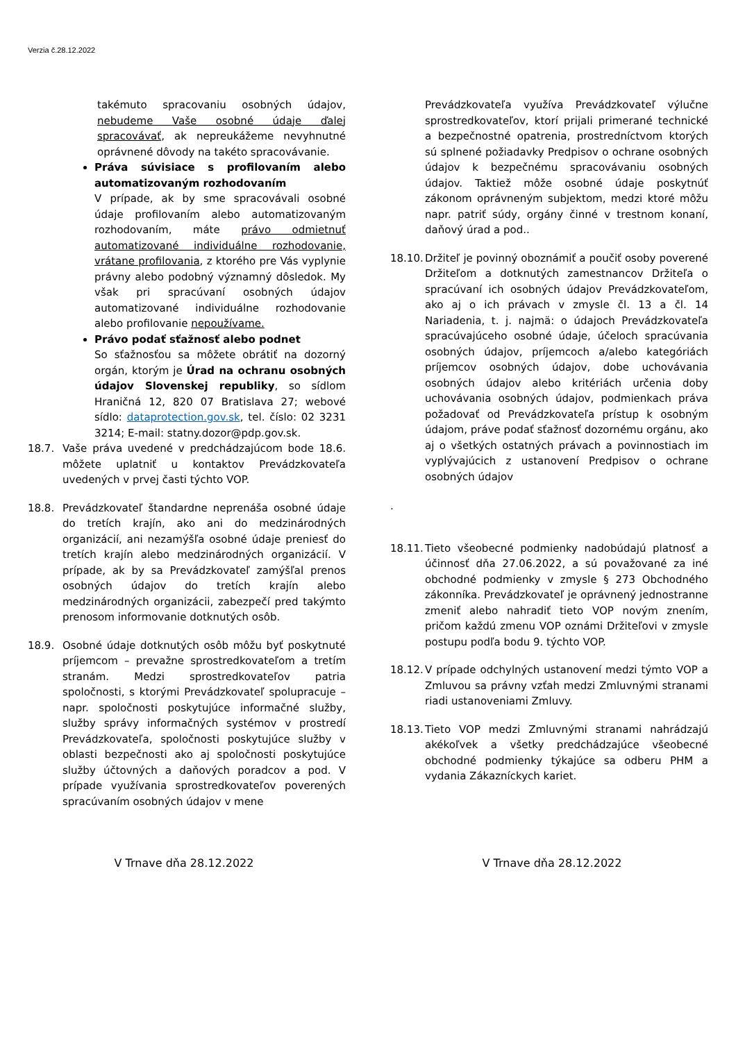Verzia č.28.12.2022
takémuto spracovaniu osobných údajov, nebudeme Vaše osobné údaje ďalej spracovávať, ak nepreukážeme nevyhnutné oprávnené dôvody na takéto spracovávanie.
Práva súvisiace s profilovaním alebo automatizovaným rozhodovaním
V prípade, ak by sme spracovávali osobné údaje profilovaním alebo automatizovaným rozhodovaním, máte právo odmietnuť automatizované individuálne rozhodovanie, vrátane profilovania, z ktorého pre Vás vyplynie právny alebo podobný významný dôsledok. My však pri spracúvaní osobných údajov automatizované individuálne rozhodovanie alebo profilovanie nepoužívame.
Právo podať sťažnosť alebo podnet
So sťažnosťou sa môžete obrátiť na dozorný orgán, ktorým je Úrad na ochranu osobných údajov Slovenskej republiky, so sídlom Hraničná 12, 820 07 Bratislava 27; webové sídlo: dataprotection.gov.sk, tel. číslo: 02 3231 3214; E-mail: statny.dozor@pdp.gov.sk.
18.7. Vaše práva uvedené v predchádzajúcom bode 18.6. môžete uplatniť u kontaktov Prevádzkovateľa uvedených v prvej časti týchto VOP.
18.8. Prevádzkovateľ štandardne neprenáša osobné údaje do tretích krajín, ako ani do medzinárodných organizácií, ani nezamýšľa osobné údaje preniesť do tretích krajín alebo medzinárodných organizácií. V prípade, ak by sa Prevádzkovateľ zamýšľal prenos osobných údajov do tretích krajín alebo medzinárodných organizácii, zabezpečí pred takýmto prenosom informovanie dotknutých osôb.
18.9. Osobné údaje dotknutých osôb môžu byť poskytnuté príjemcom – prevažne sprostredkovateľom a tretím stranám. Medzi sprostredkovateľov patria spoločnosti, s ktorými Prevádzkovateľ spolupracuje – napr. spoločnosti poskytujúce informačné služby, služby správy informačných systémov v prostredí Prevádzkovateľa, spoločnosti poskytujúce služby v oblasti bezpečnosti ako aj spoločnosti poskytujúce služby účtovných a daňových poradcov a pod. V prípade využívania sprostredkovateľov poverených spracúvaním osobných údajov v mene
Prevádzkovateľa využíva Prevádzkovateľ výlučne sprostredkovateľov, ktorí prijali primerané technické a bezpečnostné opatrenia, prostredníctvom ktorých sú splnené požiadavky Predpisov o ochrane osobných údajov k bezpečnému spracovávaniu osobných údajov. Taktiež môže osobné údaje poskytnúť zákonom oprávneným subjektom, medzi ktoré môžu napr. patriť súdy, orgány činné v trestnom konaní, daňový úrad a pod..
18.10.
Držiteľ je povinný oboznámiť a poučiť osoby poverené Držiteľom a dotknutých zamestnancov Držiteľa o spracúvaní ich osobných údajov Prevádzkovateľom, ako aj o ich právach v zmysle čl. 13 a čl. 14 Nariadenia, t. j. najmä: o údajoch Prevádzkovateľa spracúvajúceho osobné údaje, účeloch spracúvania osobných údajov, príjemcoch a/alebo kategóriách príjemcov osobných údajov, dobe uchovávania osobných údajov alebo kritériách určenia doby uchovávania osobných údajov, podmienkach práva požadovať od Prevádzkovateľa prístup k osobným údajom, práve podať sťažnosť dozornému orgánu, ako aj o všetkých ostatných právach a povinnostiach im vyplývajúcich z ustanovení Predpisov o ochrane osobných údajov
.
18.11.
Tieto všeobecné podmienky nadobúdajú platnosť a účinnosť dňa 27.06.2022, a sú považované za iné obchodné podmienky v zmysle § 273 Obchodného zákonníka. Prevádzkovateľ je oprávnený jednostranne zmeniť alebo nahradiť tieto VOP novým znením, pričom každú zmenu VOP oznámi Držiteľovi v zmysle postupu podľa bodu 9. týchto VOP.
18.12.
V prípade odchylných ustanovení medzi týmto VOP a Zmluvou sa právny vzťah medzi Zmluvnými stranami riadi ustanoveniami Zmluvy.
18.13.
Tieto VOP medzi Zmluvnými stranami nahrádzajú akékoľvek a všetky predchádzajúce všeobecné obchodné podmienky týkajúce sa odberu PHM a vydania Zákazníckych kariet.
V Trnave dňa 28.12.2022 V Trnave dňa 28.12.2022